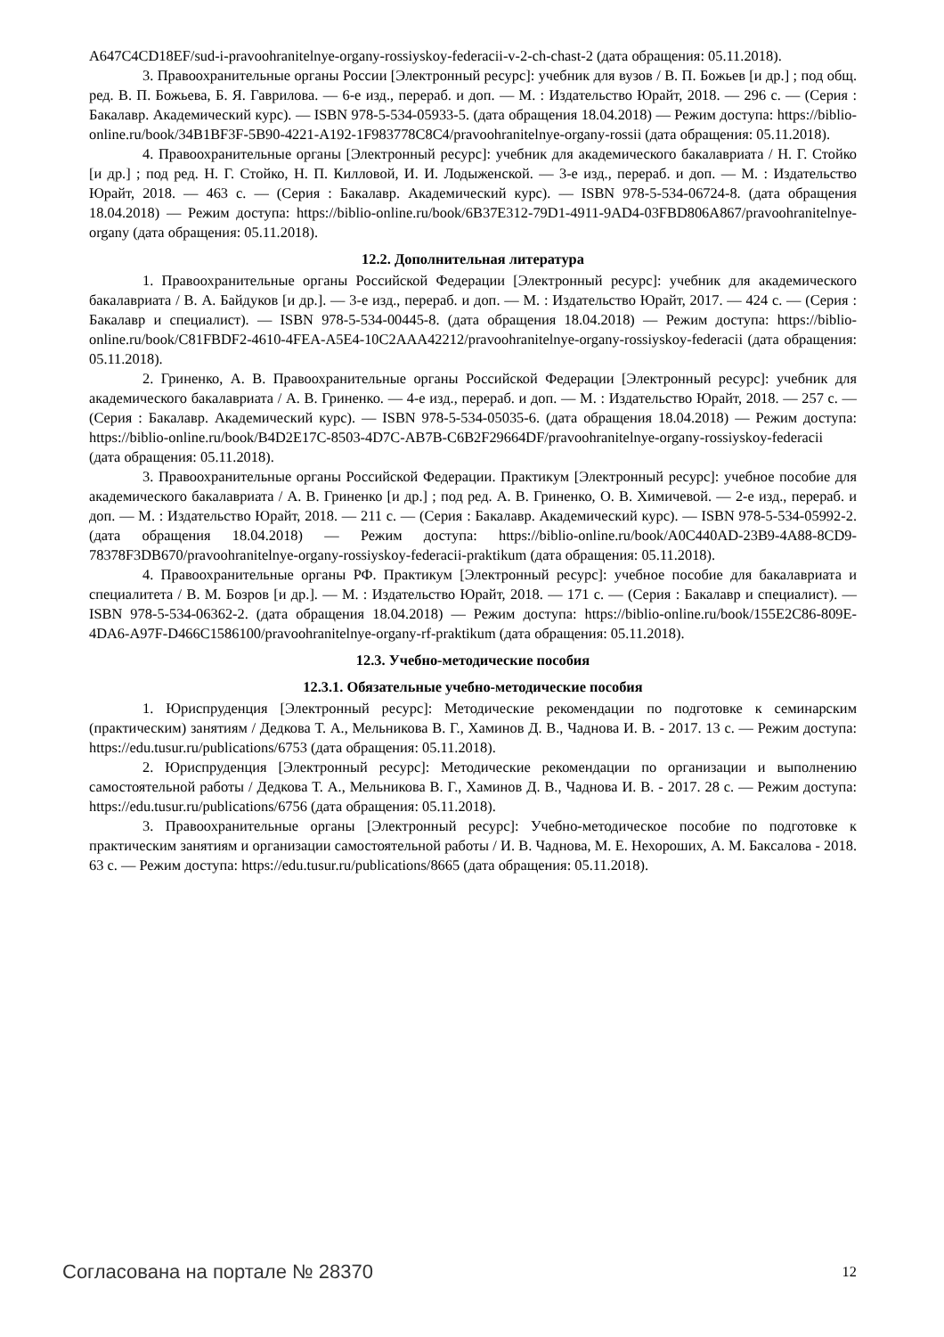A647C4CD18EF/sud-i-pravoohranitelnye-organy-rossiyskoy-federacii-v-2-ch-chast-2 (дата обращения: 05.11.2018).
3. Правоохранительные органы России [Электронный ресурс]: учебник для вузов / В. П. Божьев [и др.] ; под общ. ред. В. П. Божьева, Б. Я. Гаврилова. — 6-е изд., перераб. и доп. — М. : Издательство Юрайт, 2018. — 296 с. — (Серия : Бакалавр. Академический курс). — ISBN 978-5-534-05933-5. (дата обращения 18.04.2018) — Режим доступа: https://biblio-online.ru/book/34B1BF3F-5B90-4221-A192-1F983778C8C4/pravoohranitelnye-organy-rossii (дата обращения: 05.11.2018).
4. Правоохранительные органы [Электронный ресурс]: учебник для академического бакалавриата / Н. Г. Стойко [и др.] ; под ред. Н. Г. Стойко, Н. П. Килловой, И. И. Лодыженской. — 3-е изд., перераб. и доп. — М. : Издательство Юрайт, 2018. — 463 с. — (Серия : Бакалавр. Академический курс). — ISBN 978-5-534-06724-8. (дата обращения 18.04.2018) — Режим доступа: https://biblio-online.ru/book/6B37E312-79D1-4911-9AD4-03FBD806A867/pravoohranitelnye-organy (дата обращения: 05.11.2018).
12.2. Дополнительная литература
1. Правоохранительные органы Российской Федерации [Электронный ресурс]: учебник для академического бакалавриата / В. А. Байдуков [и др.]. — 3-е изд., перераб. и доп. — М. : Издательство Юрайт, 2017. — 424 с. — (Серия : Бакалавр и специалист). — ISBN 978-5-534-00445-8. (дата обращения 18.04.2018) — Режим доступа: https://biblio-online.ru/book/C81FBDF2-4610-4FEA-A5E4-10C2AAA42212/pravoohranitelnye-organy-rossiyskoy-federacii (дата обращения: 05.11.2018).
2. Гриненко, А. В. Правоохранительные органы Российской Федерации [Электронный ресурс]: учебник для академического бакалавриата / А. В. Гриненко. — 4-е изд., перераб. и доп. — М. : Издательство Юрайт, 2018. — 257 с. — (Серия : Бакалавр. Академический курс). — ISBN 978-5-534-05035-6. (дата обращения 18.04.2018) — Режим доступа: https://biblio-online.ru/book/B4D2E17C-8503-4D7C-AB7B-C6B2F29664DF/pravoohranitelnye-organy-rossiyskoy-federacii (дата обращения: 05.11.2018).
3. Правоохранительные органы Российской Федерации. Практикум [Электронный ресурс]: учебное пособие для академического бакалавриата / А. В. Гриненко [и др.] ; под ред. А. В. Гриненко, О. В. Химичевой. — 2-е изд., перераб. и доп. — М. : Издательство Юрайт, 2018. — 211 с. — (Серия : Бакалавр. Академический курс). — ISBN 978-5-534-05992-2. (дата обращения 18.04.2018) — Режим доступа: https://biblio-online.ru/book/A0C440AD-23B9-4A88-8CD9-78378F3DB670/pravoohranitelnye-organy-rossiyskoy-federacii-praktikum (дата обращения: 05.11.2018).
4. Правоохранительные органы РФ. Практикум [Электронный ресурс]: учебное пособие для бакалавриата и специалитета / В. М. Бозров [и др.]. — М. : Издательство Юрайт, 2018. — 171 с. — (Серия : Бакалавр и специалист). — ISBN 978-5-534-06362-2. (дата обращения 18.04.2018) — Режим доступа: https://biblio-online.ru/book/155E2C86-809E-4DA6-A97F-D466C1586100/pravoohranitelnye-organy-rf-praktikum (дата обращения: 05.11.2018).
12.3. Учебно-методические пособия
12.3.1. Обязательные учебно-методические пособия
1. Юриспруденция [Электронный ресурс]: Методические рекомендации по подготовке к семинарским (практическим) занятиям / Дедкова Т. А., Мельникова В. Г., Хаминов Д. В., Чаднова И. В. - 2017. 13 с. — Режим доступа: https://edu.tusur.ru/publications/6753 (дата обращения: 05.11.2018).
2. Юриспруденция [Электронный ресурс]: Методические рекомендации по организации и выполнению самостоятельной работы / Дедкова Т. А., Мельникова В. Г., Хаминов Д. В., Чаднова И. В. - 2017. 28 с. — Режим доступа: https://edu.tusur.ru/publications/6756 (дата обращения: 05.11.2018).
3. Правоохранительные органы [Электронный ресурс]: Учебно-методическое пособие по подготовке к практическим занятиям и организации самостоятельной работы / И. В. Чаднова, М. Е. Нехороших, А. М. Баксалова - 2018. 63 с. — Режим доступа: https://edu.tusur.ru/publications/8665 (дата обращения: 05.11.2018).
Согласована на портале № 28370 12